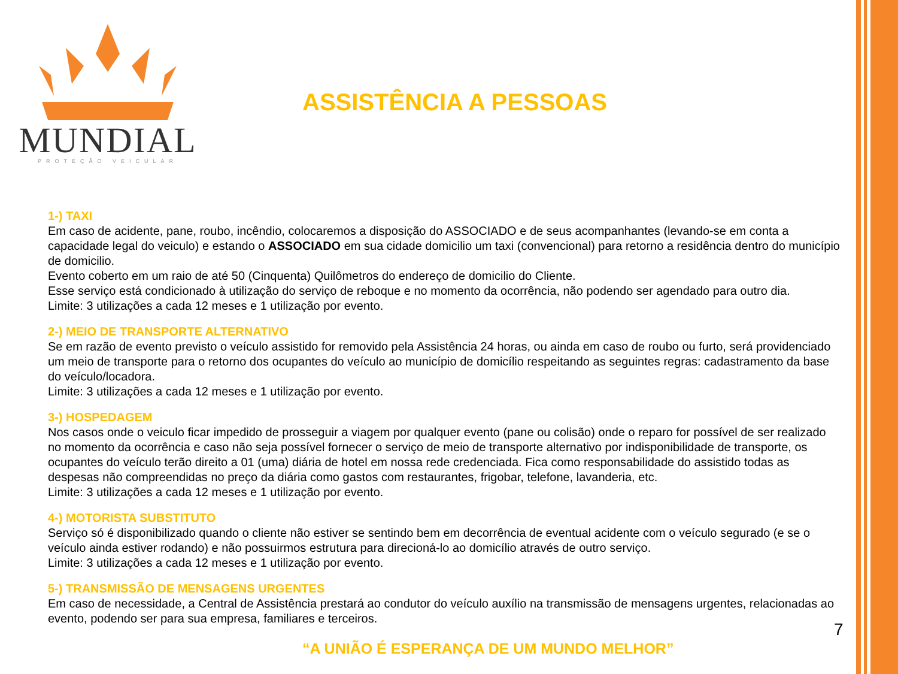MUNDIAL
PROTEÇÃO VEICULAR
ASSISTÊNCIA A PESSOAS
1-) TAXI
Em caso de acidente, pane, roubo, incêndio, colocaremos a disposição do ASSOCIADO e de seus acompanhantes (levando-se em conta a capacidade legal do veiculo) e estando o ASSOCIADO em sua cidade domicilio um taxi (convencional) para retorno a residência dentro do município de domicilio.
Evento coberto em um raio de até 50 (Cinquenta) Quilômetros do endereço de domicilio do Cliente.
Esse serviço está condicionado à utilização do serviço de reboque e no momento da ocorrência, não podendo ser agendado para outro dia.
Limite: 3 utilizações a cada 12 meses e 1 utilização por evento.
2-) MEIO DE TRANSPORTE ALTERNATIVO
Se em razão de evento previsto o veículo assistido for removido pela Assistência 24 horas, ou ainda em caso de roubo ou furto, será providenciado um meio de transporte para o retorno dos ocupantes do veículo ao município de domicílio respeitando as seguintes regras: cadastramento da base do veículo/locadora.
Limite: 3 utilizações a cada 12 meses e 1 utilização por evento.
3-) HOSPEDAGEM
Nos casos onde o veiculo ficar impedido de prosseguir a viagem por qualquer evento (pane ou colisão) onde o reparo for possível de ser realizado no momento da ocorrência e caso não seja possível fornecer o serviço de meio de transporte alternativo por indisponibilidade de transporte, os ocupantes do veículo terão direito a 01 (uma) diária de hotel em nossa rede credenciada. Fica como responsabilidade do assistido todas as despesas não compreendidas no preço da diária como gastos com restaurantes, frigobar, telefone, lavanderia, etc.
Limite: 3 utilizações a cada 12 meses e 1 utilização por evento.
4-) MOTORISTA SUBSTITUTO
Serviço só é disponibilizado quando o cliente não estiver se sentindo bem em decorrência de eventual acidente com o veículo segurado (e se o veículo ainda estiver rodando) e não possuirmos estrutura para direcioná-lo ao domicílio através de outro serviço.
Limite: 3 utilizações a cada 12 meses e 1 utilização por evento.
5-) TRANSMISSÃO DE MENSAGENS URGENTES
Em caso de necessidade, a Central de Assistência prestará ao condutor do veículo auxílio na transmissão de mensagens urgentes, relacionadas ao evento, podendo ser para sua empresa, familiares e terceiros.
7
“A UNIÃO É ESPERANÇA DE UM MUNDO MELHOR”